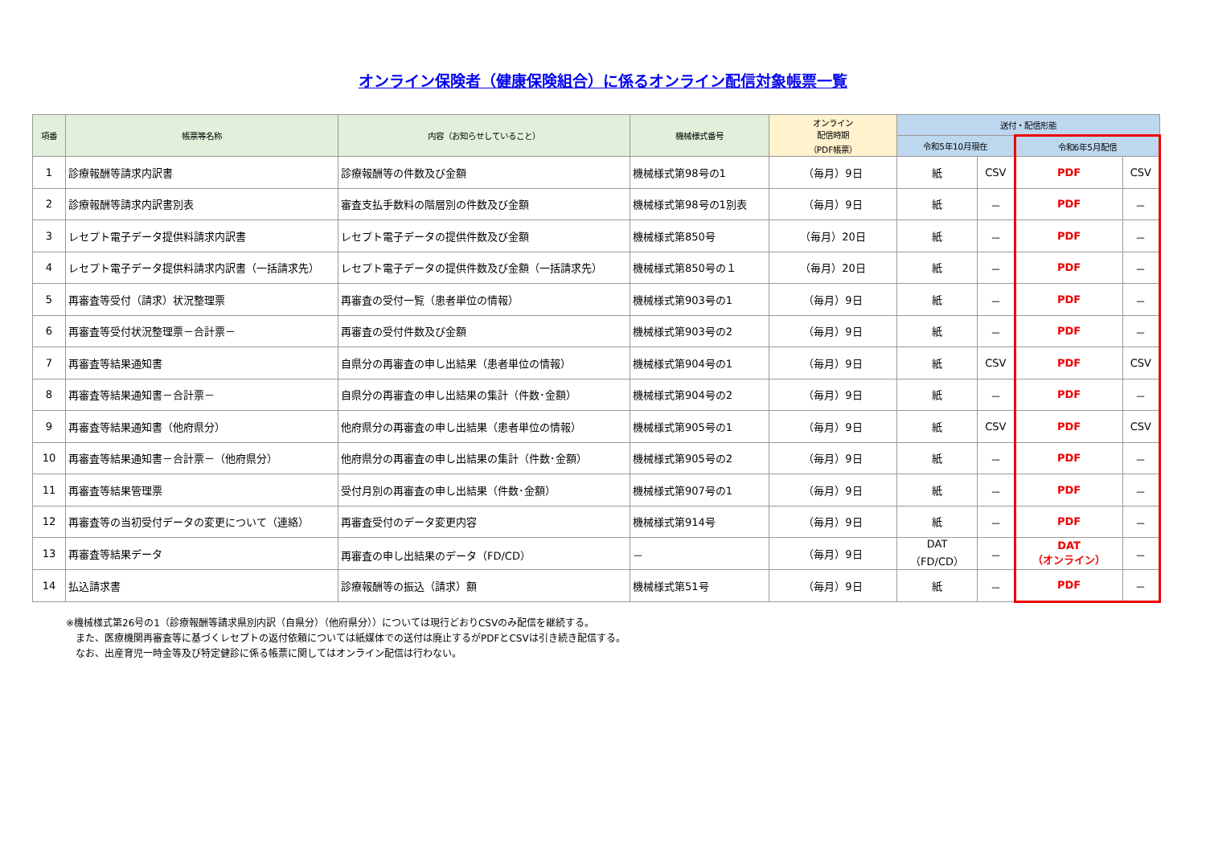オンライン保険者（健康保険組合）に係るオンライン配信対象帳票一覧
| 項番 | 帳票等名称 | 内容（お知らせしていること） | 機械様式番号 | オンライン 配信時期 （PDF帳票） | 送付・配信形態 | | | |
| --- | --- | --- | --- | --- | --- | --- | --- | --- |
| | | | | | 令和5年10月現在 | | 令和6年5月配信 | |
| 1 | 診療報酬等請求内訳書 | 診療報酬等の件数及び金額 | 機械様式第98号の1 | （毎月）9日 | 紙 | CSV | PDF | CSV |
| 2 | 診療報酬等請求内訳書別表 | 審査支払手数料の階層別の件数及び金額 | 機械様式第98号の1別表 | （毎月）9日 | 紙 | － | PDF | － |
| 3 | レセプト電子データ提供料請求内訳書 | レセプト電子データの提供件数及び金額 | 機械様式第850号 | （毎月）20日 | 紙 | － | PDF | － |
| 4 | レセプト電子データ提供料請求内訳書（一括請求先） | レセプト電子データの提供件数及び金額（一括請求先） | 機械様式第850号の１ | （毎月）20日 | 紙 | － | PDF | － |
| 5 | 再審査等受付（請求）状況整理票 | 再審査の受付一覧（患者単位の情報） | 機械様式第903号の1 | （毎月）9日 | 紙 | － | PDF | － |
| 6 | 再審査等受付状況整理票－合計票－ | 再審査の受付件数及び金額 | 機械様式第903号の2 | （毎月）9日 | 紙 | － | PDF | － |
| 7 | 再審査等結果通知書 | 自県分の再審査の申し出結果（患者単位の情報） | 機械様式第904号の1 | （毎月）9日 | 紙 | CSV | PDF | CSV |
| 8 | 再審査等結果通知書－合計票－ | 自県分の再審査の申し出結果の集計（件数･金額） | 機械様式第904号の2 | （毎月）9日 | 紙 | － | PDF | － |
| 9 | 再審査等結果通知書（他府県分） | 他府県分の再審査の申し出結果（患者単位の情報） | 機械様式第905号の1 | （毎月）9日 | 紙 | CSV | PDF | CSV |
| 10 | 再審査等結果通知書－合計票－（他府県分） | 他府県分の再審査の申し出結果の集計（件数･金額） | 機械様式第905号の2 | （毎月）9日 | 紙 | － | PDF | － |
| 11 | 再審査等結果管理票 | 受付月別の再審査の申し出結果（件数･金額） | 機械様式第907号の1 | （毎月）9日 | 紙 | － | PDF | － |
| 12 | 再審査等の当初受付データの変更について（連絡） | 再審査受付のデータ変更内容 | 機械様式第914号 | （毎月）9日 | 紙 | － | PDF | － |
| 13 | 再審査等結果データ | 再審査の申し出結果のデータ（FD/CD） | － | （毎月）9日 | DAT （FD/CD） | － | DAT （オンライン） | － |
| 14 | 払込請求書 | 診療報酬等の振込（請求）額 | 機械様式第51号 | （毎月）9日 | 紙 | － | PDF | － |
※機械様式第26号の1（診療報酬等請求県別内訳（自県分）（他府県分））については現行どおりCSVのみ配信を継続する。
　また、医療機関再審査等に基づくレセプトの返付依頼については紙媒体での送付は廃止するがPDFとCSVは引き続き配信する。
　なお、出産育児一時金等及び特定健診に係る帳票に関してはオンライン配信は行わない。